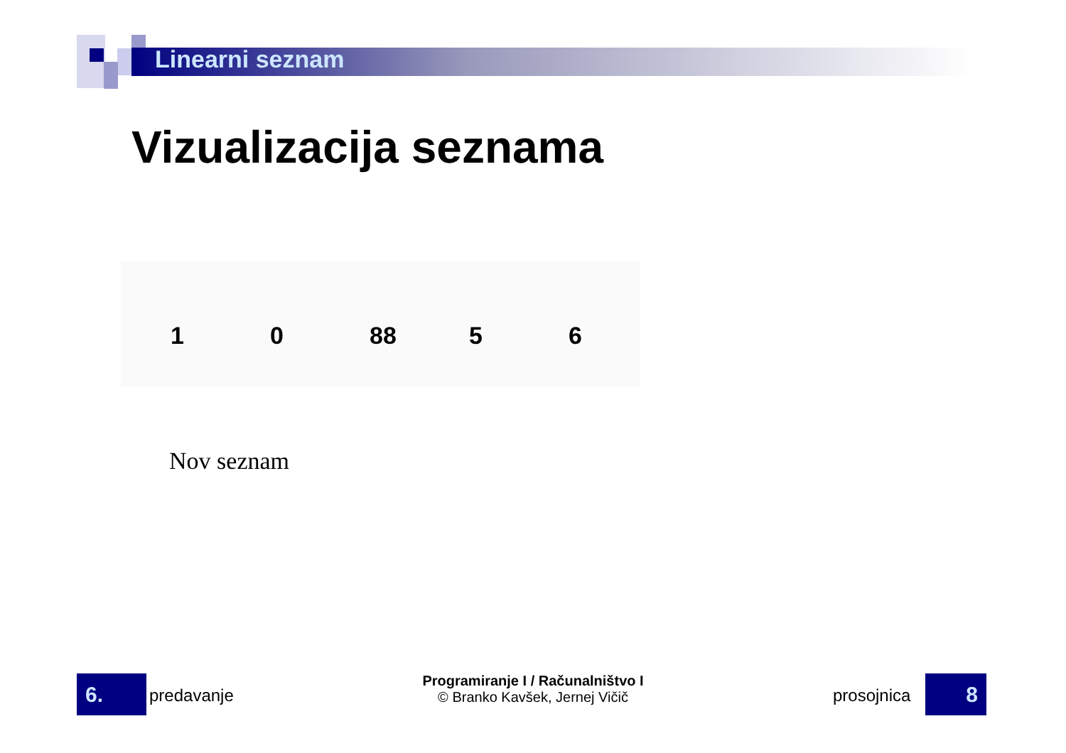Linearni seznam
Vizualizacija seznama
1
0
88
5
6
Nov seznam
6. predavanje
Programiranje I / Računalništvo I
© Branko Kavšek, Jernej Vičič
prosojnica 8